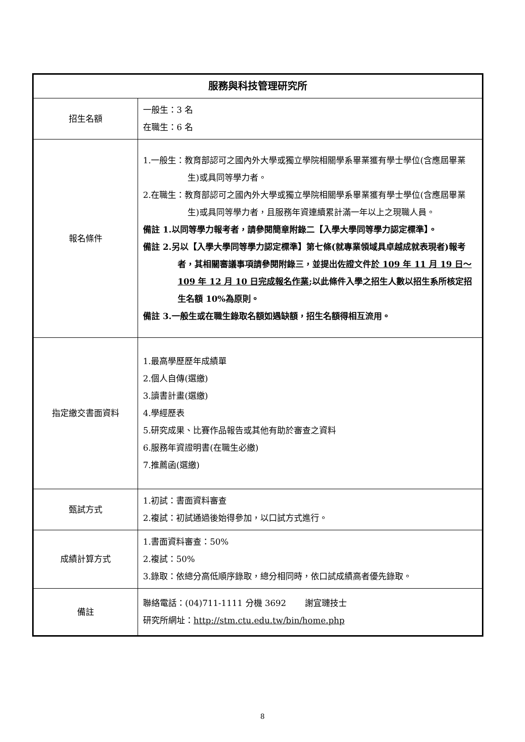| 服務與科技管理研究所 | |
| 招生名額 | 一般生：3 名 在職生：6 名 |
| 報名條件 | 1.一般生：教育部認可之國內外大學或獨立學院相關學系畢業獲有學士學位(含應屆畢業生)或具同等學力者。 2.在職生：教育部認可之國內外大學或獨立學院相關學系畢業獲有學士學位(含應屆畢業生)或具同等學力者，且服務年資連續累計滿一年以上之現職人員。 備註 1.以同等學力報考者，請參閱簡章附錄二【入學大學同等學力認定標準】。 備註 2.另以【入學大學同等學力認定標準】第七條(就專業領域具卓越成就表現者)報考者，其相關審議事項請參閱附錄三，並提出佐證文件 於 109 年 11 月 19 日～109 年 12 月 10 日完成報名作業 ;以此條件入學之招生人數以招生系所核定招生名額 10%為原則。 備註 3.一般生或在職生錄取名額如遇缺額，招生名額得相互流用。 |
| 指定繳交書面資料 | 1.最高學歷歷年成績單 2.個人自傳(選繳) 3.讀書計畫(選繳) 4.學經歷表 5.研究成果、比賽作品報告或其他有助於審查之資料 6.服務年資證明書(在職生必繳) 7.推薦函(選繳) |
| 甄試方式 | 1.初試：書面資料審查 2.複試：初試通過後始得參加，以口試方式進行。 |
| 成績計算方式 | 1.書面資料審查：50% 2.複試：50% 3.錄取：依總分高低順序錄取，總分相同時，依口試成績高者優先錄取。 |
| 備註 | 聯絡電話：(04)711-1111 分機 3692 謝宜璉技士 研究所網址： http://stm.ctu.edu.tw/bin/home.php |
8